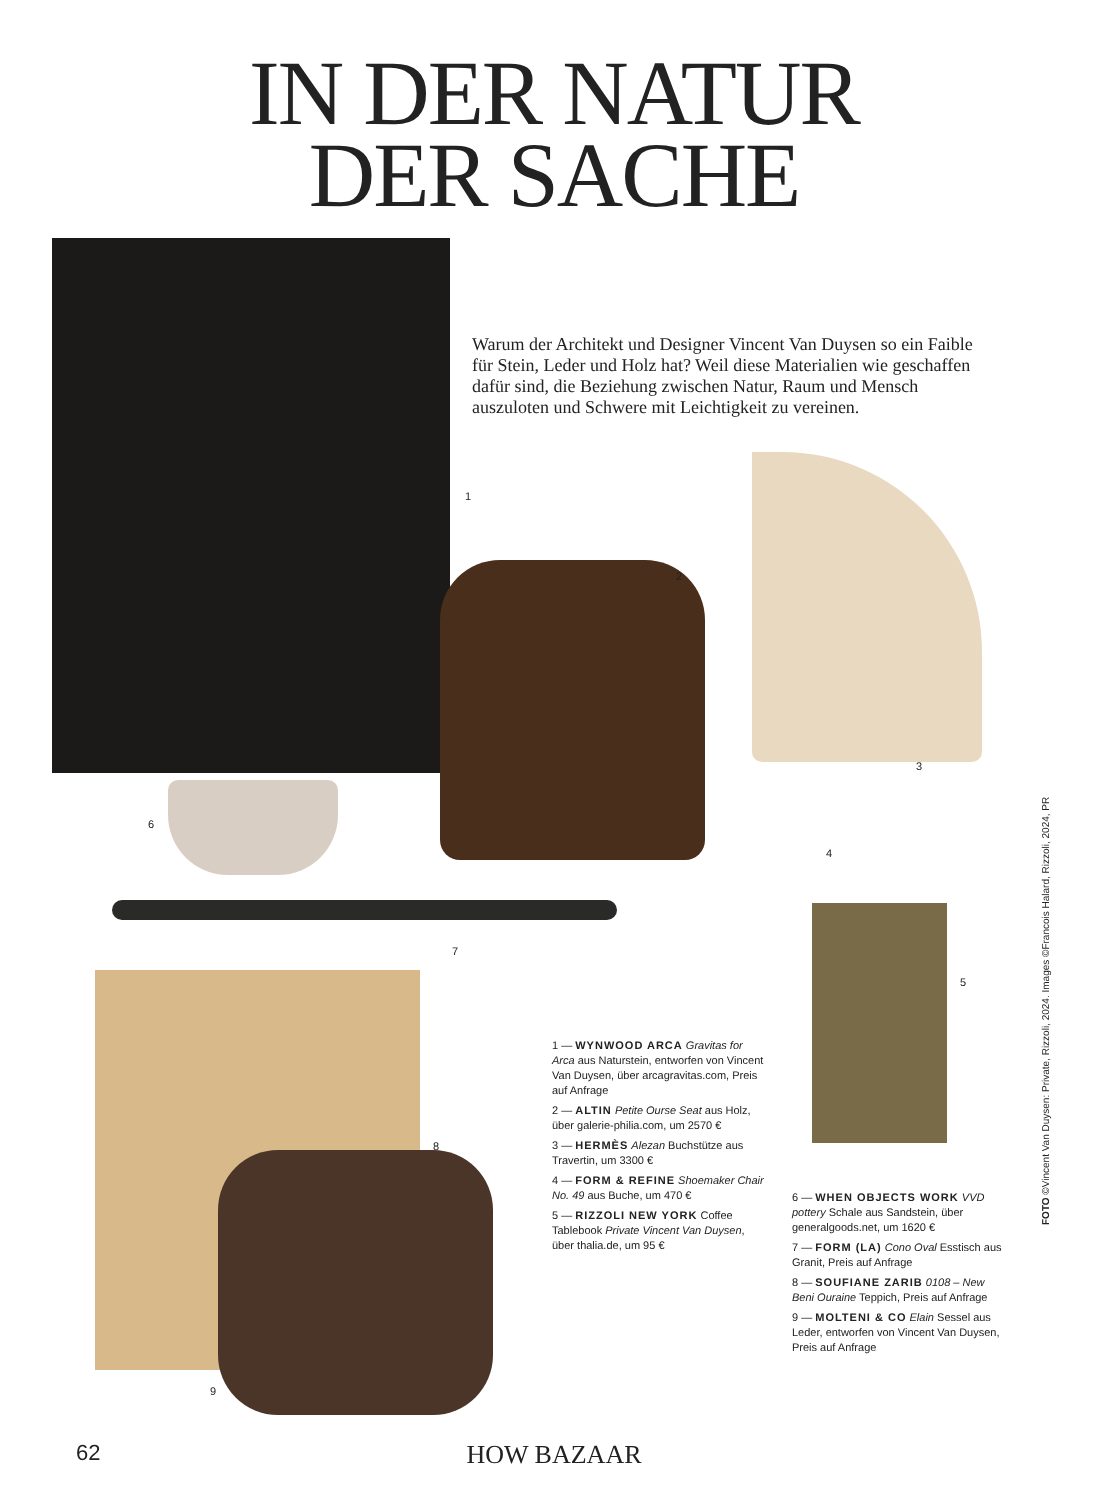IN DER NATUR
DER SACHE
Warum der Architekt und Designer Vincent Van Duysen so ein Faible für Stein, Leder und Holz hat? Weil diese Materialien wie geschaffen dafür sind, die Beziehung zwischen Natur, Raum und Mensch auszuloten und Schwere mit Leichtigkeit zu vereinen.
1
2
3
4
5
6
7
8
9
1 — WYNWOOD ARCA Gravitas for Arca aus Naturstein, entworfen von Vincent Van Duysen, über arcagravitas.com, Preis auf Anfrage
2 — ALTIN Petite Ourse Seat aus Holz, über galerie-philia.com, um 2570 €
3 — HERMÈS Alezan Buchstütze aus Travertin, um 3300 €
4 — FORM & REFINE Shoemaker Chair No. 49 aus Buche, um 470 €
5 — RIZZOLI NEW YORK Coffee Tablebook Private Vincent Van Duysen, über thalia.de, um 95 €
6 — WHEN OBJECTS WORK VVD pottery Schale aus Sandstein, über generalgoods.net, um 1620 €
7 — FORM (LA) Cono Oval Esstisch aus Granit, Preis auf Anfrage
8 — SOUFIANE ZARIB 0108 – New Beni Ouraine Teppich, Preis auf Anfrage
9 — MOLTENI & CO Elain Sessel aus Leder, entworfen von Vincent Van Duysen, Preis auf Anfrage
62
HOW BAZAAR
FOTO ©Vincent Van Duysen: Private, Rizzoli, 2024. Images ©Francois Halard, Rizzoli, 2024, PR